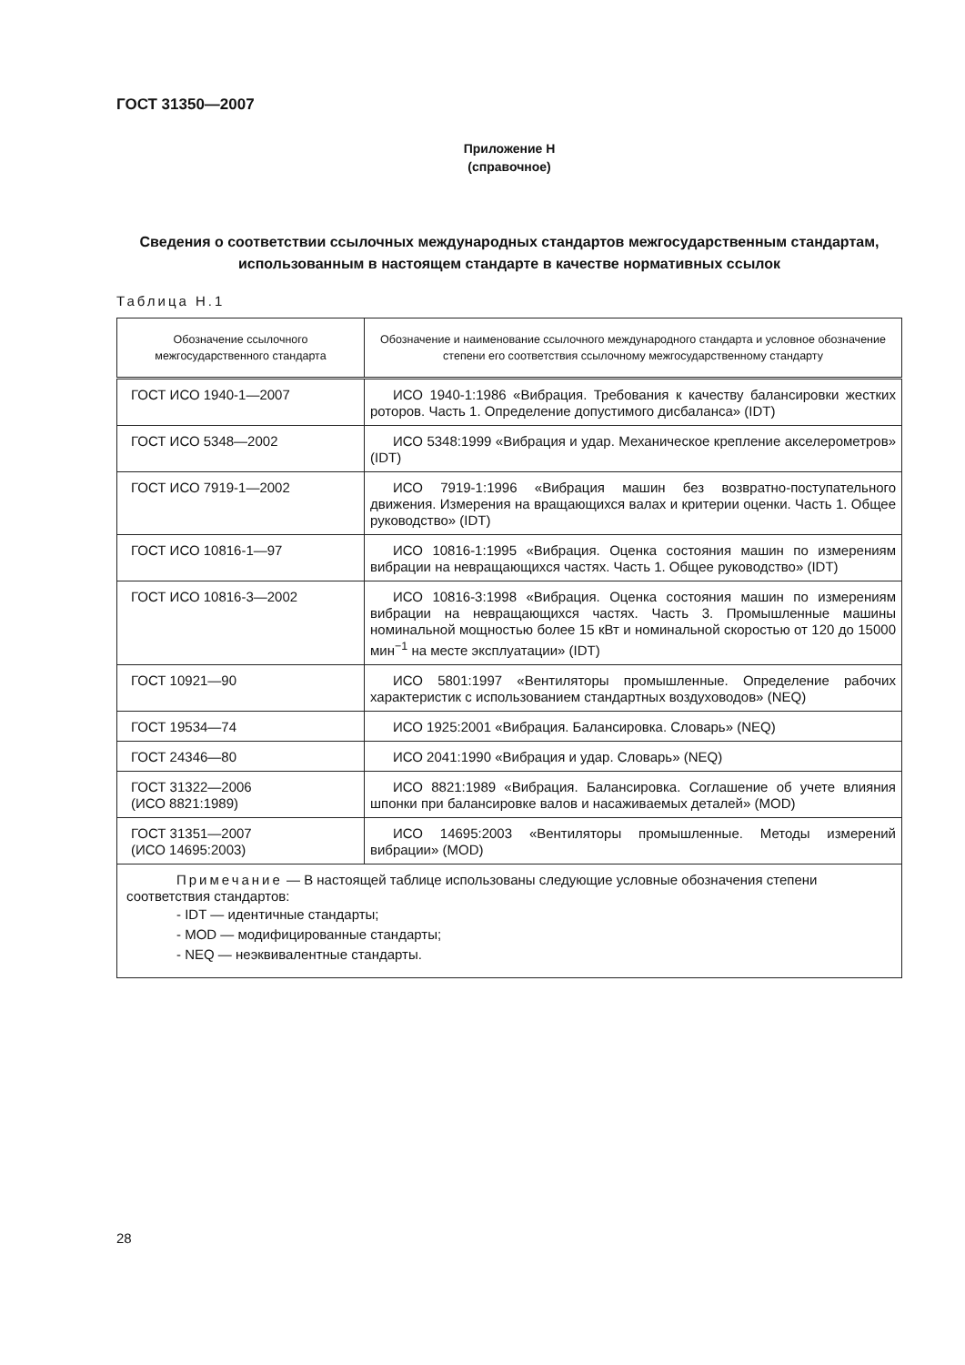ГОСТ 31350—2007
Приложение Н
(справочное)
Сведения о соответствии ссылочных международных стандартов межгосударственным стандартам, использованным в настоящем стандарте в качестве нормативных ссылок
Таблица Н.1
| Обозначение ссылочного межгосударственного стандарта | Обозначение и наименование ссылочного международного стандарта и условное обозначение степени его соответствия ссылочному межгосударственному стандарту |
| --- | --- |
| ГОСТ ИСО 1940-1—2007 | ИСО 1940-1:1986 «Вибрация. Требования к качеству балансировки жестких роторов. Часть 1. Определение допустимого дисбаланса» (IDT) |
| ГОСТ ИСО 5348—2002 | ИСО 5348:1999 «Вибрация и удар. Механическое крепление акселерометров» (IDT) |
| ГОСТ ИСО 7919-1—2002 | ИСО 7919-1:1996 «Вибрация машин без возвратно-поступательного движения. Измерения на вращающихся валах и критерии оценки. Часть 1. Общее руководство» (IDT) |
| ГОСТ ИСО 10816-1—97 | ИСО 10816-1:1995 «Вибрация. Оценка состояния машин по измерениям вибрации на невращающихся частях. Часть 1. Общее руководство» (IDT) |
| ГОСТ ИСО 10816-3—2002 | ИСО 10816-3:1998 «Вибрация. Оценка состояния машин по измерениям вибрации на невращающихся частях. Часть 3. Промышленные машины номинальной мощностью более 15 кВт и номинальной скоростью от 120 до 15000 мин<sup>−1</sup> на месте эксплуатации» (IDT) |
| ГОСТ 10921—90 | ИСО 5801:1997 «Вентиляторы промышленные. Определение рабочих характеристик с использованием стандартных воздуховодов» (NEQ) |
| ГОСТ 19534—74 | ИСО 1925:2001 «Вибрация. Балансировка. Словарь» (NEQ) |
| ГОСТ 24346—80 | ИСО 2041:1990 «Вибрация и удар. Словарь» (NEQ) |
| ГОСТ 31322—2006 (ИСО 8821:1989) | ИСО 8821:1989 «Вибрация. Балансировка. Соглашение об учете влияния шпонки при балансировке валов и насаживаемых деталей» (MOD) |
| ГОСТ 31351—2007 (ИСО 14695:2003) | ИСО 14695:2003 «Вентиляторы промышленные. Методы измерений вибрации» (MOD) |
| Примечание — В настоящей таблице использованы следующие условные обозначения степени соответствия стандартов: - IDT — идентичные стандарты; - MOD — модифицированные стандарты; - NEQ — неэквивалентные стандарты. | |
28